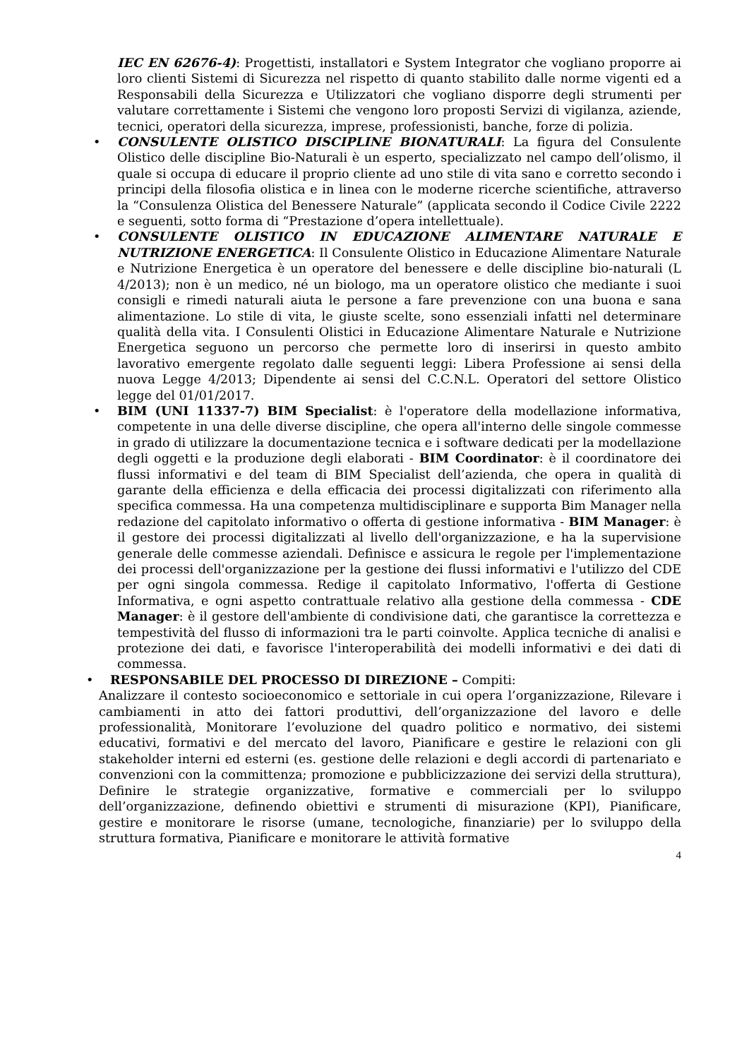IEC EN 62676-4): Progettisti, installatori e System Integrator che vogliano proporre ai loro clienti Sistemi di Sicurezza nel rispetto di quanto stabilito dalle norme vigenti ed a Responsabili della Sicurezza e Utilizzatori che vogliano disporre degli strumenti per valutare correttamente i Sistemi che vengono loro proposti Servizi di vigilanza, aziende, tecnici, operatori della sicurezza, imprese, professionisti, banche, forze di polizia.
• CONSULENTE OLISTICO DISCIPLINE BIONATURALI: La figura del Consulente Olistico delle discipline Bio-Naturali è un esperto, specializzato nel campo dell’olismo, il quale si occupa di educare il proprio cliente ad uno stile di vita sano e corretto secondo i principi della filosofia olistica e in linea con le moderne ricerche scientifiche, attraverso la “Consulenza Olistica del Benessere Naturale” (applicata secondo il Codice Civile 2222 e seguenti, sotto forma di “Prestazione d’opera intellettuale).
• CONSULENTE OLISTICO IN EDUCAZIONE ALIMENTARE NATURALE E NUTRIZIONE ENERGETICA: Il Consulente Olistico in Educazione Alimentare Naturale e Nutrizione Energetica è un operatore del benessere e delle discipline bio-naturali (L 4/2013); non è un medico, né un biologo, ma un operatore olistico che mediante i suoi consigli e rimedi naturali aiuta le persone a fare prevenzione con una buona e sana alimentazione. Lo stile di vita, le giuste scelte, sono essenziali infatti nel determinare qualità della vita. I Consulenti Olistici in Educazione Alimentare Naturale e Nutrizione Energetica seguono un percorso che permette loro di inserirsi in questo ambito lavorativo emergente regolato dalle seguenti leggi: Libera Professione ai sensi della nuova Legge 4/2013; Dipendente ai sensi del C.C.N.L. Operatori del settore Olistico legge del 01/01/2017.
• BIM (UNI 11337-7) BIM Specialist: è l'operatore della modellazione informativa, competente in una delle diverse discipline, che opera all'interno delle singole commesse in grado di utilizzare la documentazione tecnica e i software dedicati per la modellazione degli oggetti e la produzione degli elaborati - BIM Coordinator: è il coordinatore dei flussi informativi e del team di BIM Specialist dell’azienda, che opera in qualità di garante della efficienza e della efficacia dei processi digitalizzati con riferimento alla specifica commessa. Ha una competenza multidisciplinare e supporta Bim Manager nella redazione del capitolato informativo o offerta di gestione informativa - BIM Manager: è il gestore dei processi digitalizzati al livello dell'organizzazione, e ha la supervisione generale delle commesse aziendali. Definisce e assicura le regole per l'implementazione dei processi dell'organizzazione per la gestione dei flussi informativi e l'utilizzo del CDE per ogni singola commessa. Redige il capitolato Informativo, l'offerta di Gestione Informativa, e ogni aspetto contrattuale relativo alla gestione della commessa - CDE Manager: è il gestore dell'ambiente di condivisione dati, che garantisce la correttezza e tempestività del flusso di informazioni tra le parti coinvolte. Applica tecniche di analisi e protezione dei dati, e favorisce l'interoperabilità dei modelli informativi e dei dati di commessa.
• RESPONSABILE DEL PROCESSO DI DIREZIONE – Compiti:
Analizzare il contesto socioeconomico e settoriale in cui opera l’organizzazione, Rilevare i cambiamenti in atto dei fattori produttivi, dell’organizzazione del lavoro e delle professionalità, Monitorare l’evoluzione del quadro politico e normativo, dei sistemi educativi, formativi e del mercato del lavoro, Pianificare e gestire le relazioni con gli stakeholder interni ed esterni (es. gestione delle relazioni e degli accordi di partenariato e convenzioni con la committenza; promozione e pubblicizzazione dei servizi della struttura), Definire le strategie organizzative, formative e commerciali per lo sviluppo dell’organizzazione, definendo obiettivi e strumenti di misurazione (KPI), Pianificare, gestire e monitorare le risorse (umane, tecnologiche, finanziarie) per lo sviluppo della struttura formativa, Pianificare e monitorare le attività formative
4